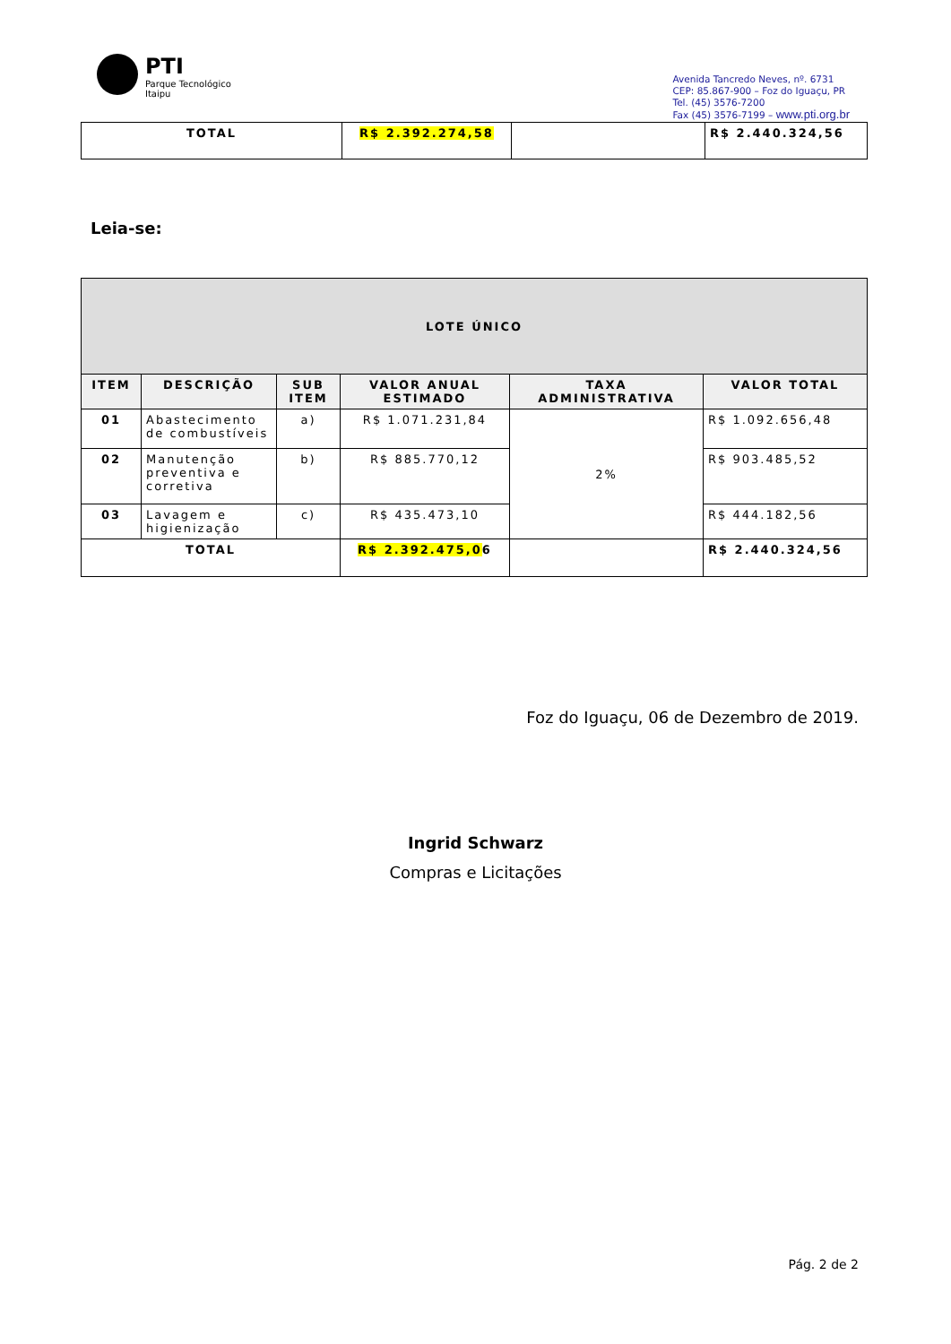PTI
Parque Tecnológico
Itaipu
Avenida Tancredo Neves, nº. 6731
CEP: 85.867-900 – Foz do Iguaçu, PR
Tel. (45) 3576-7200
Fax (45) 3576-7199 – www.pti.org.br
| TOTAL | R$ 2.392.274,58 | | R$ 2.440.324,56 |
Leia-se:
| LOTE ÚNICO | | | | | |
| --- | --- | --- | --- | --- | --- |
| ITEM | DESCRIÇÃO | SUB ITEM | VALOR ANUAL ESTIMADO | TAXA ADMINISTRATIVA | VALOR TOTAL |
| 01 | Abastecimento de combustíveis | a) | R$ 1.071.231,84 | 2% | R$ 1.092.656,48 |
| 02 | Manutenção preventiva e corretiva | b) | R$ 885.770,12 | | R$ 903.485,52 |
| 03 | Lavagem e higienização | c) | R$ 435.473,10 | | R$ 444.182,56 |
| TOTAL | | | R$ 2.392.475,0 6 | | R$ 2.440.324,56 |
Foz do Iguaçu, 06 de Dezembro de 2019.
Ingrid Schwarz
Compras e Licitações
Pág. 2 de 2